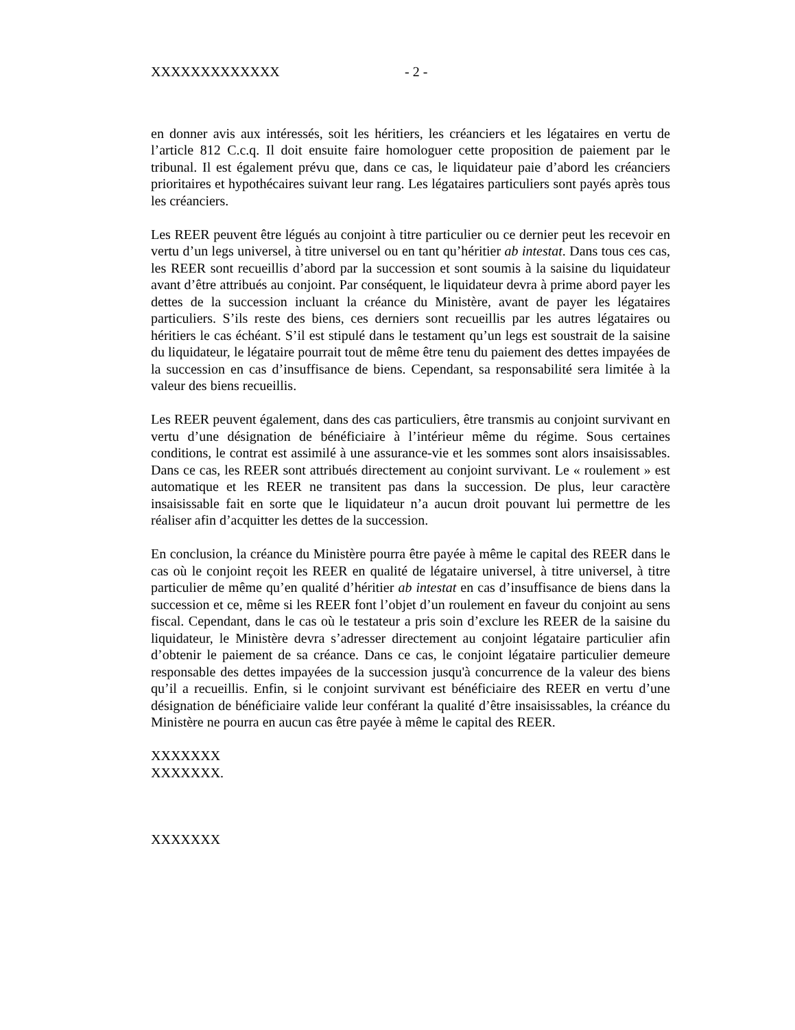XXXXXXXXXXXXX - 2 -
en donner avis aux intéressés, soit les héritiers, les créanciers et les légataires en vertu de l’article 812 C.c.q. Il doit ensuite faire homologuer cette proposition de paiement par le tribunal. Il est également prévu que, dans ce cas, le liquidateur paie d’abord les créanciers prioritaires et hypothécaires suivant leur rang. Les légataires particuliers sont payés après tous les créanciers.
Les REER peuvent être légués au conjoint à titre particulier ou ce dernier peut les recevoir en vertu d’un legs universel, à titre universel ou en tant qu’héritier ab intestat. Dans tous ces cas, les REER sont recueillis d’abord par la succession et sont soumis à la saisine du liquidateur avant d’être attribués au conjoint. Par conséquent, le liquidateur devra à prime abord payer les dettes de la succession incluant la créance du Ministère, avant de payer les légataires particuliers. S’ils reste des biens, ces derniers sont recueillis par les autres légataires ou héritiers le cas échéant. S’il est stipulé dans le testament qu’un legs est soustrait de la saisine du liquidateur, le légataire pourrait tout de même être tenu du paiement des dettes impayées de la succession en cas d’insuffisance de biens. Cependant, sa responsabilité sera limitée à la valeur des biens recueillis.
Les REER peuvent également, dans des cas particuliers, être transmis au conjoint survivant en vertu d’une désignation de bénéficiaire à l’intérieur même du régime. Sous certaines conditions, le contrat est assimilé à une assurance-vie et les sommes sont alors insaisissables. Dans ce cas, les REER sont attribués directement au conjoint survivant. Le « roulement » est automatique et les REER ne transitent pas dans la succession. De plus, leur caractère insaisissable fait en sorte que le liquidateur n’a aucun droit pouvant lui permettre de les réaliser afin d’acquitter les dettes de la succession.
En conclusion, la créance du Ministère pourra être payée à même le capital des REER dans le cas où le conjoint reçoit les REER en qualité de légataire universel, à titre universel, à titre particulier de même qu’en qualité d’héritier ab intestat en cas d’insuffisance de biens dans la succession et ce, même si les REER font l’objet d’un roulement en faveur du conjoint au sens fiscal. Cependant, dans le cas où le testateur a pris soin d’exclure les REER de la saisine du liquidateur, le Ministère devra s’adresser directement au conjoint légataire particulier afin d’obtenir le paiement de sa créance. Dans ce cas, le conjoint légataire particulier demeure responsable des dettes impayées de la succession jusqu'à concurrence de la valeur des biens qu’il a recueillis. Enfin, si le conjoint survivant est bénéficiaire des REER en vertu d’une désignation de bénéficiaire valide leur conférant la qualité d’être insaisissables, la créance du Ministère ne pourra en aucun cas être payée à même le capital des REER.
XXXXXXX
XXXXXXX.
XXXXXXX